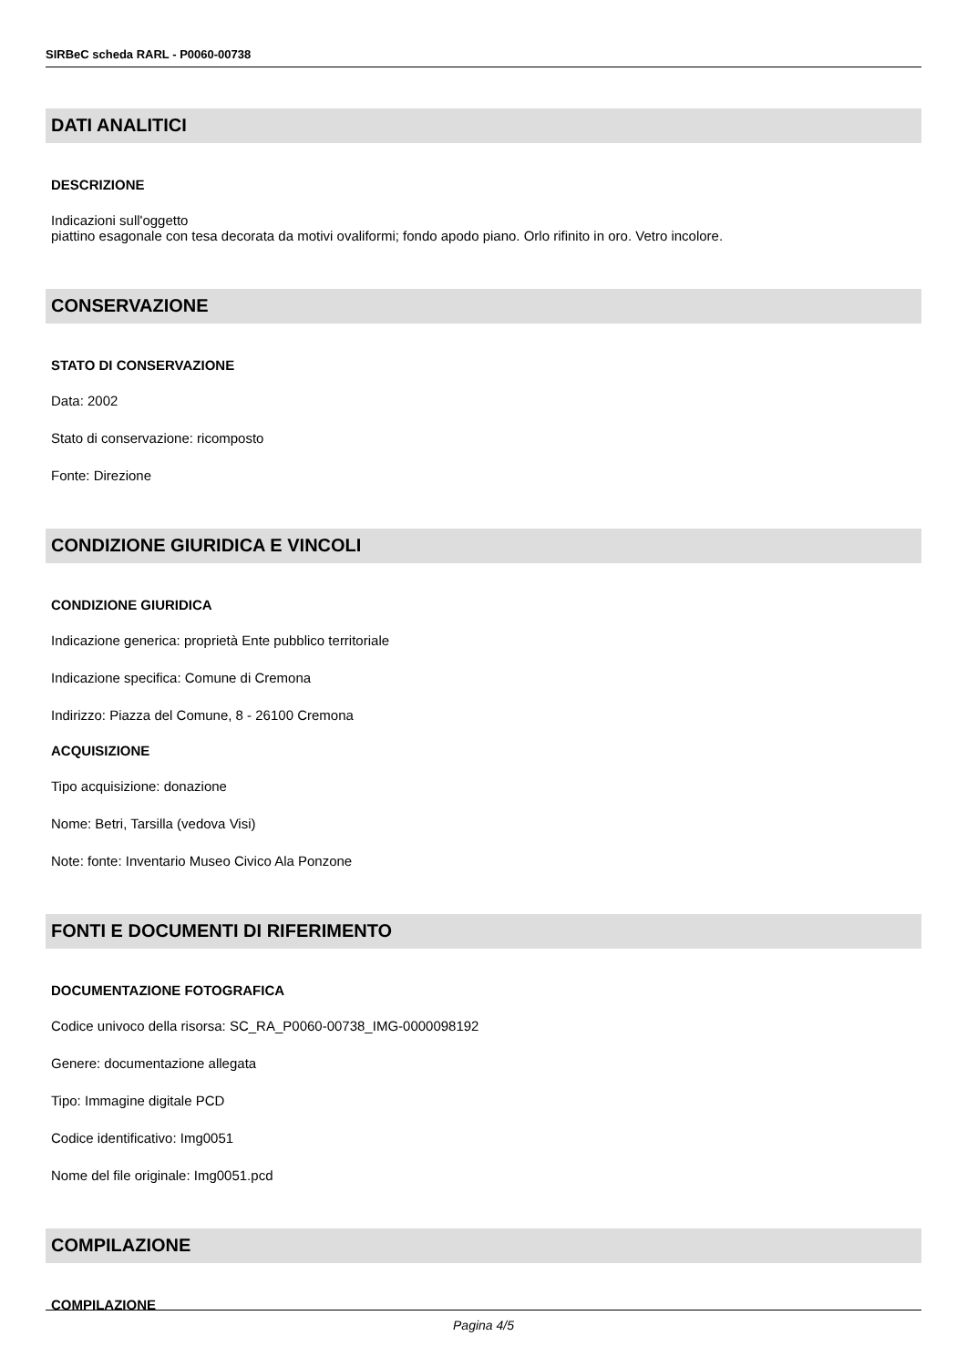SIRBeC scheda RARL - P0060-00738
DATI ANALITICI
DESCRIZIONE
Indicazioni sull'oggetto
piattino esagonale con tesa decorata da motivi ovaliformi; fondo apodo piano. Orlo rifinito in oro. Vetro incolore.
CONSERVAZIONE
STATO DI CONSERVAZIONE
Data: 2002
Stato di conservazione: ricomposto
Fonte: Direzione
CONDIZIONE GIURIDICA E VINCOLI
CONDIZIONE GIURIDICA
Indicazione generica: proprietà Ente pubblico territoriale
Indicazione specifica: Comune di Cremona
Indirizzo: Piazza del Comune, 8 - 26100 Cremona
ACQUISIZIONE
Tipo acquisizione: donazione
Nome: Betri, Tarsilla (vedova Visi)
Note: fonte: Inventario Museo Civico Ala Ponzone
FONTI E DOCUMENTI DI RIFERIMENTO
DOCUMENTAZIONE FOTOGRAFICA
Codice univoco della risorsa: SC_RA_P0060-00738_IMG-0000098192
Genere: documentazione allegata
Tipo: Immagine digitale PCD
Codice identificativo: Img0051
Nome del file originale: Img0051.pcd
COMPILAZIONE
COMPILAZIONE
Pagina 4/5